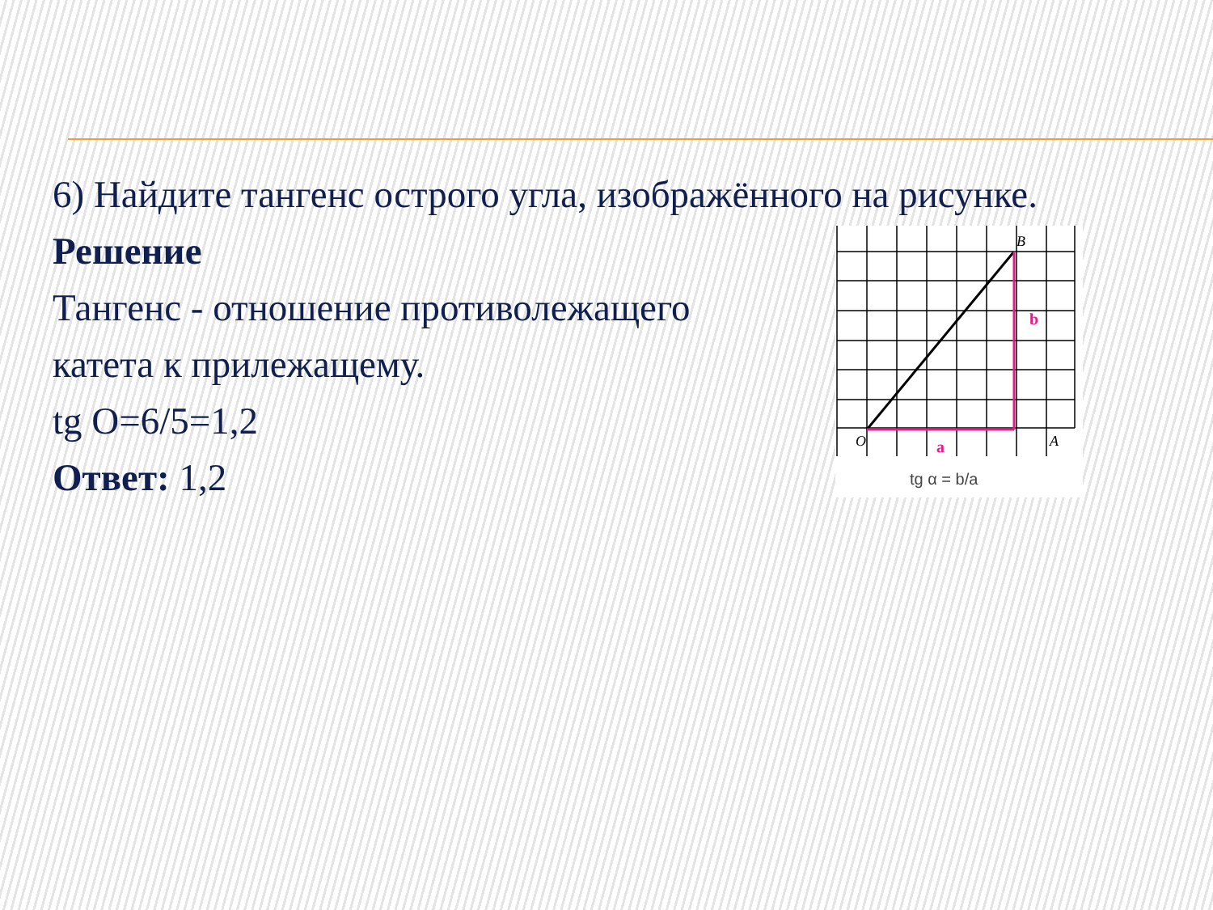6) Найдите тангенс острого угла, изображённого на рисунке.
Решение
Тангенс - отношение противолежащего
катета к прилежащему.
tg O=6/5=1,2
Ответ: 1,2
B
O
A
b
a
tg α = b/a